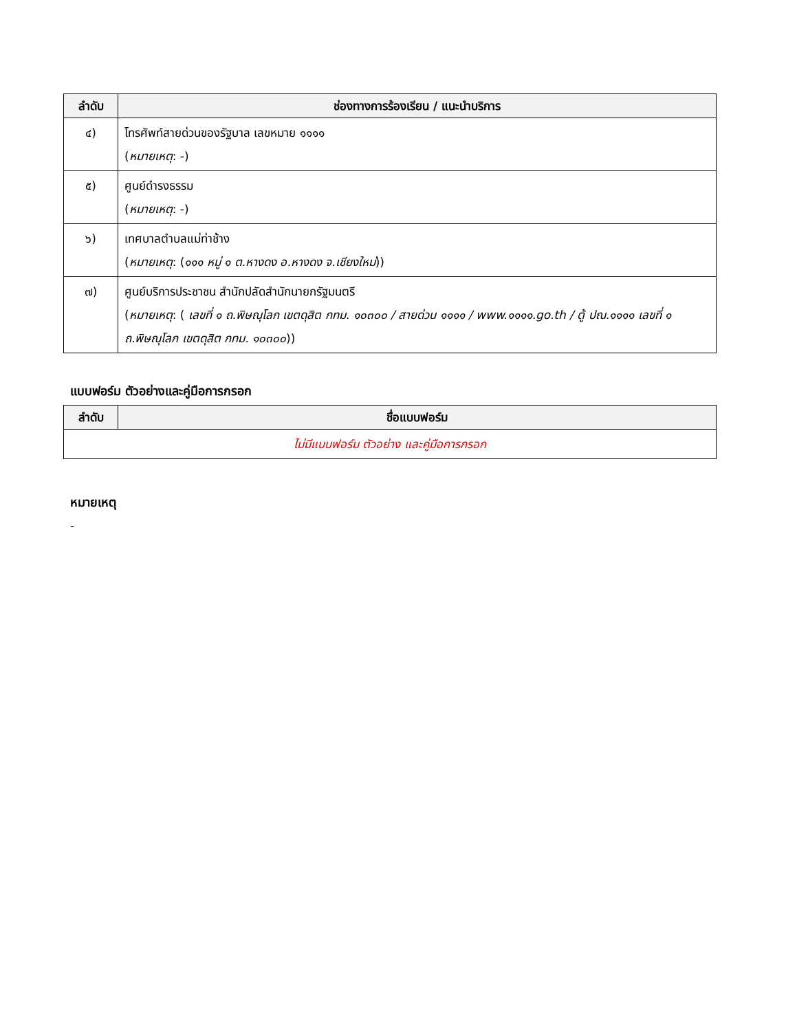| ลำดับ | ช่องทางการร้องเรียน / แนะนำบริการ |
| --- | --- |
| ๔) | โทรศัพท์สายด่วนของรัฐบาล เลขหมาย ๑๑๑๑ ( หมายเหตุ : -) |
| ๕) | ศูนย์ดำรงธรรม ( หมายเหตุ : -) |
| ๖) | เทศบาลตำบลแม่ท่าช้าง ( หมายเหตุ : ( ๑๑๑ หมู่ ๑ ต.หางดง อ.หางดง จ.เชียงใหม่ )) |
| ๗) | ศูนย์บริการประชาชน สำนักปลัดสำนักนายกรัฐมนตรี ( หมายเหตุ : ( เลขที่ ๑ ถ.พิษณุโลก เขตดุสิต กทม. ๑๐๓๐๐ / สายด่วน ๑๑๑๑ / www.๑๑๑๑.go.th / ตู้ ปณ.๑๑๑๑ เลขที่ ๑ ถ.พิษณุโลก เขตดุสิต กทม. ๑๐๓๐๐ )) |
แบบฟอร์ม ตัวอย่างและคู่มือการกรอก
| ลำดับ | ชื่อแบบฟอร์ม |
| --- | --- |
| ไม่มีแบบฟอร์ม ตัวอย่าง และคู่มือการกรอก | |
หมายเหตุ
-